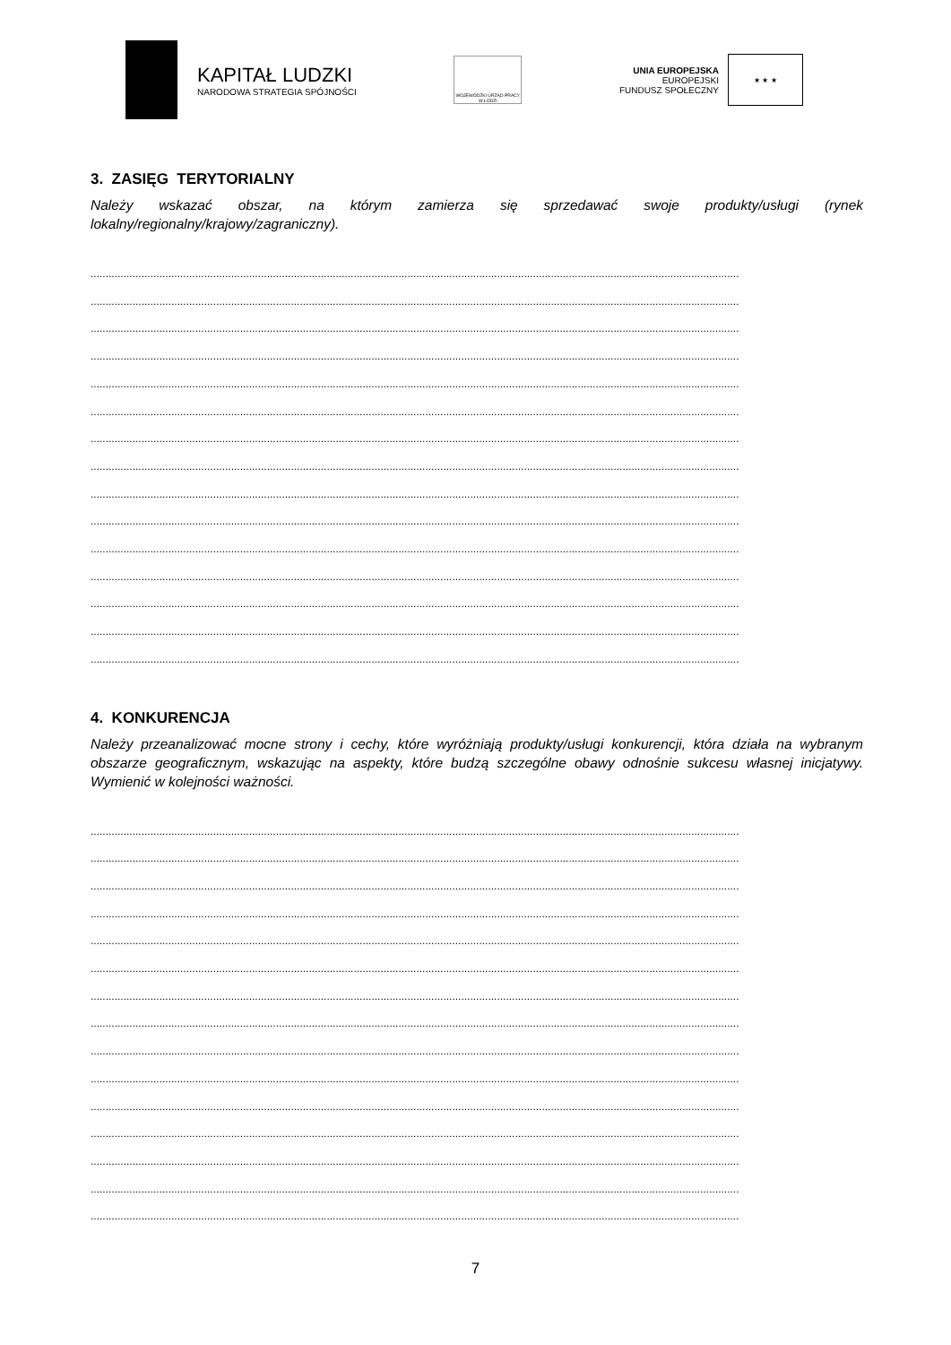KAPITAŁ LUDZKI
NARODOWA STRATEGIA SPÓJNOŚCI
WOJEWÓDZKI URZĄD PRACY W ŁODZI
UNIA EUROPEJSKA
EUROPEJSKI
FUNDUSZ SPOŁECZNY
★ ★ ★
3. ZASIĘG TERYTORIALNY
Należy wskazać obszar, na którym zamierza się sprzedawać swoje produkty/usługi (rynek lokalny/regionalny/krajowy/zagraniczny).
.........................................................................................................................................................................................................................
.........................................................................................................................................................................................................................
.........................................................................................................................................................................................................................
.........................................................................................................................................................................................................................
.........................................................................................................................................................................................................................
.........................................................................................................................................................................................................................
.........................................................................................................................................................................................................................
.........................................................................................................................................................................................................................
.........................................................................................................................................................................................................................
.........................................................................................................................................................................................................................
.........................................................................................................................................................................................................................
.........................................................................................................................................................................................................................
.........................................................................................................................................................................................................................
.........................................................................................................................................................................................................................
.........................................................................................................................................................................................................................
4. KONKURENCJA
Należy przeanalizować mocne strony i cechy, które wyróżniają produkty/usługi konkurencji, która działa na wybranym obszarze geograficznym, wskazując na aspekty, które budzą szczególne obawy odnośnie sukcesu własnej inicjatywy. Wymienić w kolejności ważności.
.........................................................................................................................................................................................................................
.........................................................................................................................................................................................................................
.........................................................................................................................................................................................................................
.........................................................................................................................................................................................................................
.........................................................................................................................................................................................................................
.........................................................................................................................................................................................................................
.........................................................................................................................................................................................................................
.........................................................................................................................................................................................................................
.........................................................................................................................................................................................................................
.........................................................................................................................................................................................................................
.........................................................................................................................................................................................................................
.........................................................................................................................................................................................................................
.........................................................................................................................................................................................................................
.........................................................................................................................................................................................................................
.........................................................................................................................................................................................................................
7